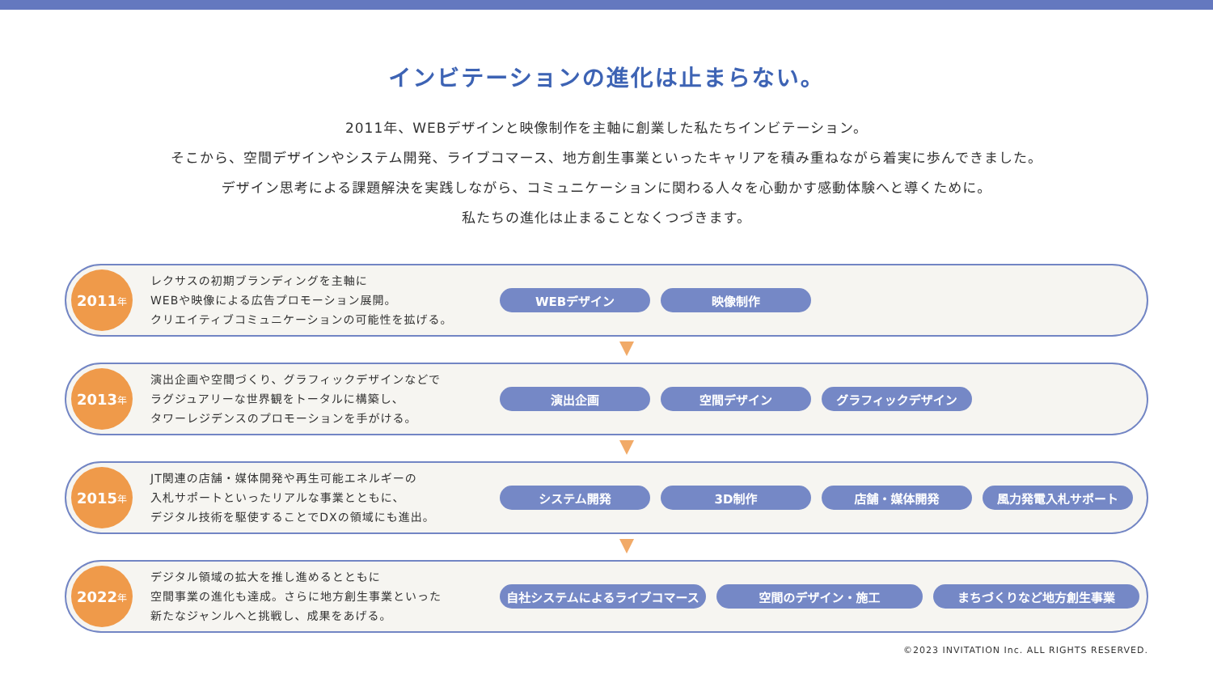インビテーションの進化は止まらない。
2011年、WEBデザインと映像制作を主軸に創業した私たちインビテーション。
そこから、空間デザインやシステム開発、ライブコマース、地方創生事業といったキャリアを積み重ねながら着実に歩んできました。
デザイン思考による課題解決を実践しながら、コミュニケーションに関わる人々を心動かす感動体験へと導くために。
私たちの進化は止まることなくつづきます。
2011 年
レクサスの初期ブランディングを主軸に
WEBや映像による広告プロモーション展開。
クリエイティブコミュニケーションの可能性を拡げる。
WEBデザイン 映像制作
2013 年
演出企画や空間づくり、グラフィックデザインなどで
ラグジュアリーな世界観をトータルに構築し、
タワーレジデンスのプロモーションを手がける。
演出企画 空間デザイン グラフィックデザイン
2015 年
JT関連の店舗・媒体開発や再生可能エネルギーの
入札サポートといったリアルな事業とともに、
デジタル技術を駆使することでDXの領域にも進出。
システム開発 3D制作 店舗・媒体開発 風力発電入札サポート
2022 年
デジタル領域の拡大を推し進めるとともに
空間事業の進化も達成。さらに地方創生事業といった
新たなジャンルへと挑戦し、成果をあげる。
自社システムによるライブコマース 空間のデザイン・施工 まちづくりなど地方創生事業
©2023 INVITATION Inc. ALL RIGHTS RESERVED.